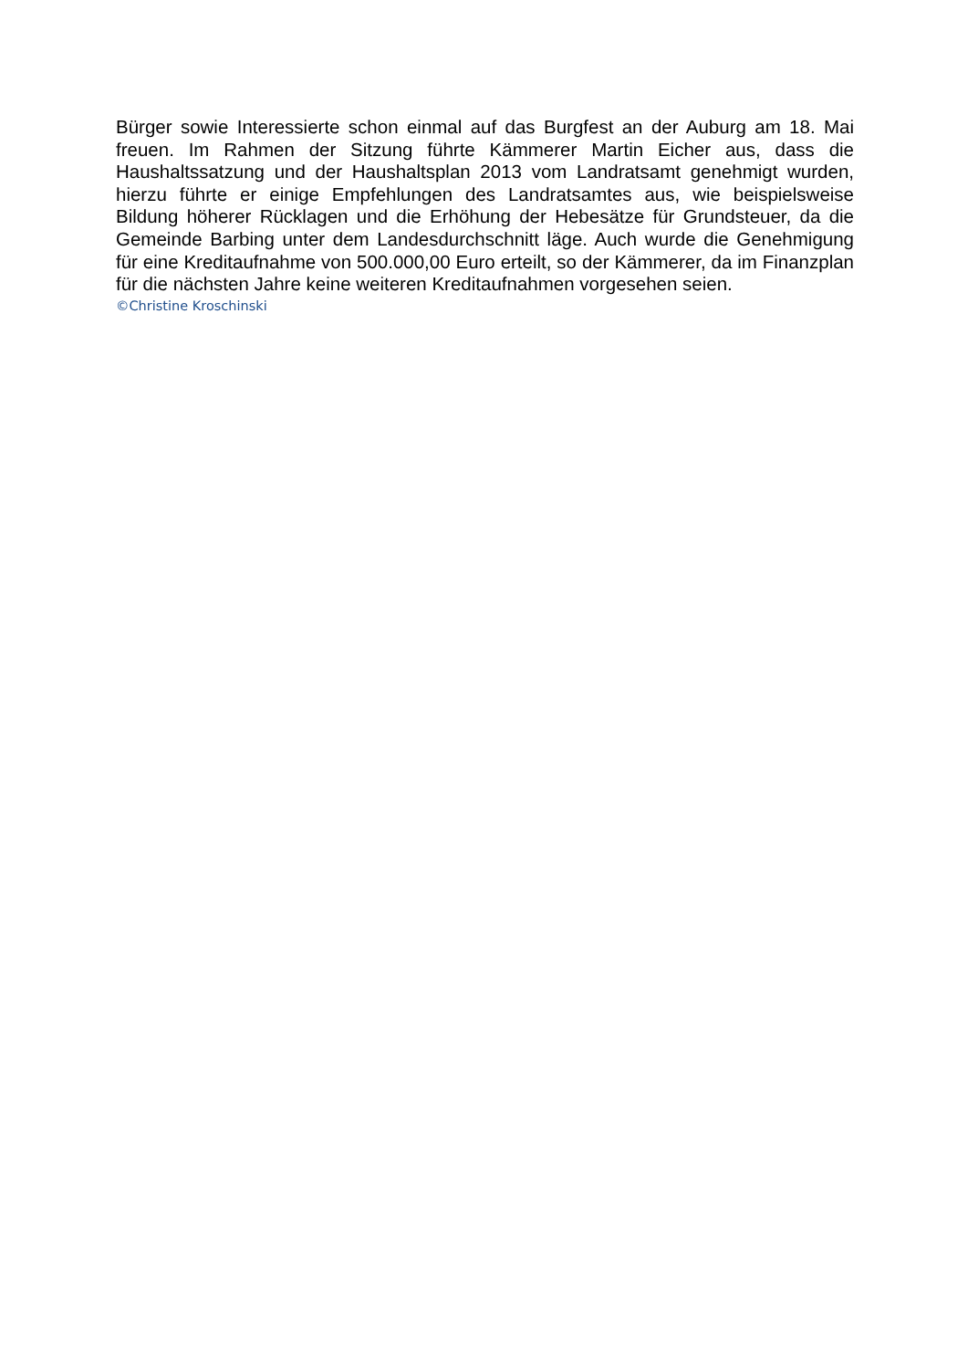Bürger sowie Interessierte schon einmal auf das Burgfest an der Auburg am 18. Mai freuen. Im Rahmen der Sitzung führte Kämmerer Martin Eicher aus, dass die Haushaltssatzung und der Haushaltsplan 2013 vom Landratsamt genehmigt wurden, hierzu führte er einige Empfehlungen des Landratsamtes aus, wie beispielsweise Bildung höherer Rücklagen und die Erhöhung der Hebesätze für Grundsteuer, da die Gemeinde Barbing unter dem Landesdurchschnitt läge. Auch wurde die Genehmigung für eine Kreditaufnahme von 500.000,00 Euro erteilt, so der Kämmerer, da im Finanzplan für die nächsten Jahre keine weiteren Kreditaufnahmen vorgesehen seien.
©Christine Kroschinski